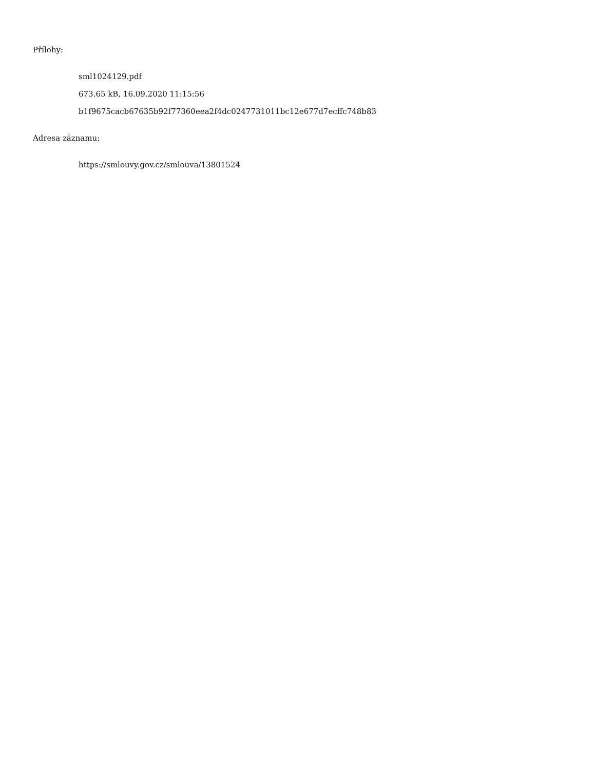Přílohy:
sml1024129.pdf
673.65 kB, 16.09.2020 11:15:56
b1f9675cacb67635b92f77360eea2f4dc0247731011bc12e677d7ecffc748b83
Adresa záznamu:
https://smlouvy.gov.cz/smlouva/13801524